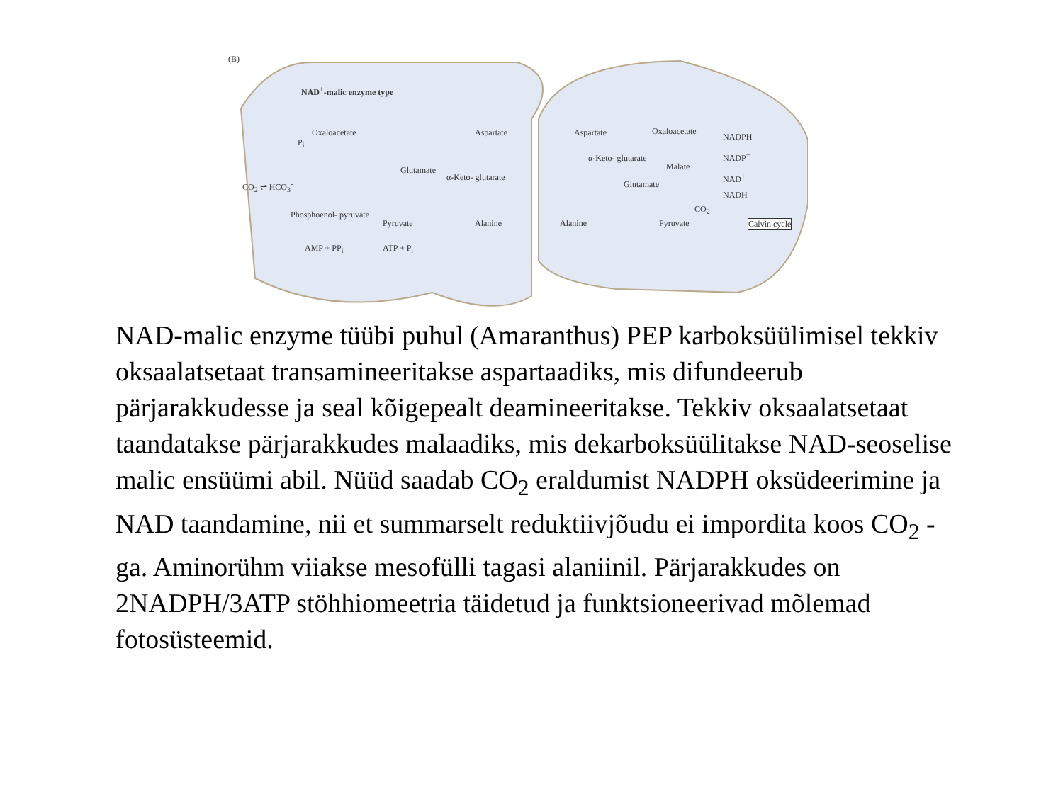(B)
NAD<sup>+</sup>-malic enzyme type
Oxaloacetate Aspartate Aspartate Oxaloacetate
NADPH
NADP<sup>+</sup>
Glutamate
α-Keto- glutarate
α-Keto- glutarate
Malate
Glutamate
NAD<sup>+</sup>
NADH
CO<sub>2</sub> ⇌ HCO<sub>3</sub><sup>-</sup>
P<sub>i</sub>
CO<sub>2</sub>
Phosphoenol- pyruvate
Pyruvate Alanine Alanine Pyruvate Calvin cycle
AMP + PP<sub>i</sub> ATP + P<sub>i</sub>
NAD-malic enzyme tüübi puhul (Amaranthus) PEP karboksüülimisel tekkiv oksaalatsetaat transamineeritakse aspartaadiks, mis difundeerub pärjarakkudesse ja seal kõigepealt deamineeritakse. Tekkiv oksaalatsetaat taandatakse pärjarakkudes malaadiks, mis dekarboksüülitakse NAD-seoselise malic ensüümi abil. Nüüd saadab CO<sub>2</sub> eraldumist NADPH oksüdeerimine ja NAD taandamine, nii et summarselt reduktiivjõudu ei impordita koos CO<sub>2</sub> -ga. Aminorühm viiakse mesofülli tagasi alaniinil. Pärjarakkudes on 2NADPH/3ATP stöhhiomeetria täidetud ja funktsioneerivad mõlemad fotosüsteemid.